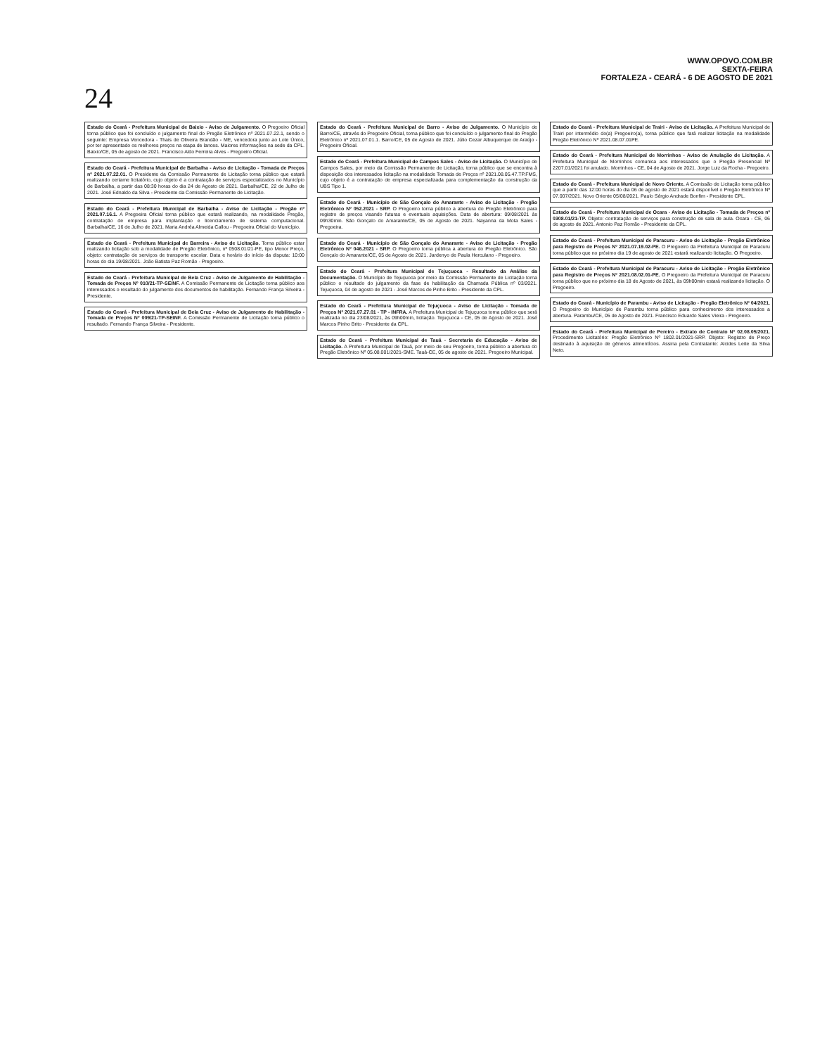WWW.OPOVO.COM.BR
SEXTA-FEIRA
FORTALEZA - CEARÁ - 6 DE AGOSTO DE 2021
24
Estado do Ceará - Prefeitura Municipal de Baixio - Aviso de Julgamento. O Pregoeiro Oficial torna público que foi concluído o julgamento final do Pregão Eletrônico nº 2021.07.22.1, sendo o seguinte: Empresa Vencedora - Thais de Oliveira Brandão - ME, vencedora junto ao Lote Único, por ter apresentado os melhores preços na etapa de lances. Maiores informações na sede da CPL. Baixio/CE, 05 de agosto de 2021. Francisco Aldo Ferreira Alves - Pregoeiro Oficial.
Estado do Ceará - Prefeitura Municipal de Barbalha - Aviso de Licitação - Tomada de Preços nº 2021.07.22.01. O Presidente da Comissão Permanente de Licitação torna público que estará realizando certame licitatório, cujo objeto é a contratação de serviços especializados no Município de Barbalha, a partir das 08:30 horas do dia 24 de Agosto de 2021. Barbalha/CE, 22 de Julho de 2021. José Ednaldo da Silva - Presidente da Comissão Permanente de Licitação.
Estado do Ceará - Prefeitura Municipal de Barbalha - Aviso de Licitação - Pregão nº 2021.07.16.1. A Pregoeira Oficial torna público que estará realizando, na modalidade Pregão, contratação de empresa para implantação e licenciamento de sistema computacional. Barbalha/CE, 16 de Julho de 2021. Maria Andréa Almeida Callou - Pregoeira Oficial do Município.
Estado do Ceará - Prefeitura Municipal de Barreira - Aviso de Licitação. Torna público estar realizando licitação sob a modalidade de Pregão Eletrônico, nº 0508.01/21-PE, tipo Menor Preço, objeto: contratação de serviços de transporte escolar. Data e horário do início da disputa: 10:00 horas do dia 19/08/2021. João Batista Paz Romão - Pregoeiro.
Estado do Ceará - Prefeitura Municipal de Bela Cruz - Aviso de Julgamento de Habilitação - Tomada de Preços Nº 010/21-TP-SEINF. A Comissão Permanente de Licitação torna público aos interessados o resultado do julgamento dos documentos de habilitação. Fernando França Silveira - Presidente.
Estado do Ceará - Prefeitura Municipal de Bela Cruz - Aviso de Julgamento de Habilitação - Tomada de Preços Nº 009/21-TP-SEINF. A Comissão Permanente de Licitação torna público o resultado. Fernando França Silveira - Presidente.
Estado do Ceará - Prefeitura Municipal de Barro - Aviso de Julgamento. O Município de Barro/CE, através do Pregoeiro Oficial, torna público que foi concluído o julgamento final do Pregão Eletrônico nº 2021.07.01.1. Barro/CE, 05 de Agosto de 2021. Júlio Cezar Albuquerque de Araújo - Pregoeiro Oficial.
Estado do Ceará - Prefeitura Municipal de Campos Sales - Aviso de Licitação. O Município de Campos Sales, por meio da Comissão Permanente de Licitação, torna público que se encontra à disposição dos interessados licitação na modalidade Tomada de Preços nº 2021.08.05.47.TP.FMS, cujo objeto é a contratação de empresa especializada para complementação da construção da UBS Tipo 1.
Estado do Ceará - Município de São Gonçalo do Amarante - Aviso de Licitação - Pregão Eletrônico Nº 052.2021 - SRP. O Pregoeiro torna público a abertura do Pregão Eletrônico para registro de preços visando futuras e eventuais aquisições. Data de abertura: 09/08/2021 às 09h30min. São Gonçalo do Amarante/CE, 05 de Agosto de 2021. Nayanna da Mota Sales - Pregoeira.
Estado do Ceará - Município de São Gonçalo do Amarante - Aviso de Licitação - Pregão Eletrônico Nº 046.2021 - SRP. O Pregoeiro torna pública a abertura do Pregão Eletrônico. São Gonçalo do Amarante/CE, 05 de Agosto de 2021. Jardenyo de Paula Herculano - Pregoeiro.
Estado do Ceará - Prefeitura Municipal de Tejuçuoca - Resultado da Análise da Documentação. O Município de Tejuçuoca por meio da Comissão Permanente de Licitação torna público o resultado do julgamento da fase de habilitação da Chamada Pública nº 03/2021. Tejuçuoca, 04 de agosto de 2021 - José Marcos de Pinho Brito - Presidente da CPL.
Estado do Ceará - Prefeitura Municipal de Tejuçuoca - Aviso de Licitação - Tomada de Preços Nº 2021.07.27.01 - TP - INFRA. A Prefeitura Municipal de Tejuçuoca torna público que será realizada no dia 23/08/2021, às 09h00min, licitação. Tejuçuoca - CE, 05 de Agosto de 2021. José Marcos Pinho Brito - Presidente da CPL.
Estado do Ceará - Prefeitura Municipal de Tauá - Secretaria de Educação - Aviso de Licitação. A Prefeitura Municipal de Tauá, por meio de seu Pregoeiro, torna público a abertura do Pregão Eletrônico Nº 05.08.001/2021-SME. Tauá-CE, 05 de agosto de 2021. Pregoeiro Municipal.
Estado do Ceará - Prefeitura Municipal de Trairi - Aviso de Licitação. A Prefeitura Municipal de Trairi por intermédio do(a) Pregoeiro(a), torna público que fará realizar licitação na modalidade Pregão Eletrônico Nº 2021.08.07.01PE.
Estado do Ceará - Prefeitura Municipal de Morrinhos - Aviso de Anulação de Licitação. A Prefeitura Municipal de Morrinhos comunica aos interessados que o Pregão Presencial Nº 2207.01/2021 foi anulado. Morrinhos - CE, 04 de Agosto de 2021. Jorge Luiz da Rocha - Pregoeiro.
Estado do Ceará - Prefeitura Municipal de Novo Oriente. A Comissão de Licitação torna público que a partir das 12:00 horas do dia 06 de agosto de 2021 estará disponível o Pregão Eletrônico Nº 07.007/2021. Novo Oriente 05/08/2021. Paulo Sérgio Andrade Bonfim - Presidente CPL.
Estado do Ceará - Prefeitura Municipal de Ocara - Aviso de Licitação - Tomada de Preços nº 0308.01/21-TP. Objeto: contratação de serviços para construção de sala de aula. Ocara - CE, 06 de agosto de 2021. Antonio Paz Romão - Presidente da CPL.
Estado do Ceará - Prefeitura Municipal de Paracuru - Aviso de Licitação - Pregão Eletrônico para Registro de Preços Nº 2021.07.19.02-PE. O Pregoeiro da Prefeitura Municipal de Paracuru torna público que no próximo dia 19 de agosto de 2021 estará realizando licitação. O Pregoeiro.
Estado do Ceará - Prefeitura Municipal de Paracuru - Aviso de Licitação - Pregão Eletrônico para Registro de Preços Nº 2021.08.02.01-PE. O Pregoeiro da Prefeitura Municipal de Paracuru torna público que no próximo dia 18 de Agosto de 2021, às 09h00min estará realizando licitação. O Pregoeiro.
Estado do Ceará - Município de Parambu - Aviso de Licitação - Pregão Eletrônico Nº 04/2021. O Pregoeiro do Município de Parambu torna público para conhecimento dos interessados a abertura. Parambu/CE, 05 de Agosto de 2021. Francisco Eduardo Sales Vieira - Pregoeiro.
Estado do Ceará - Prefeitura Municipal de Pereiro - Extrato de Contrato Nº 02.08.05/2021. Procedimento Licitatório: Pregão Eletrônico Nº 1802.01/2021-SRP. Objeto: Registro de Preço destinado à aquisição de gêneros alimentícios. Assina pela Contratante: Alcides Leite da Silva Neto.